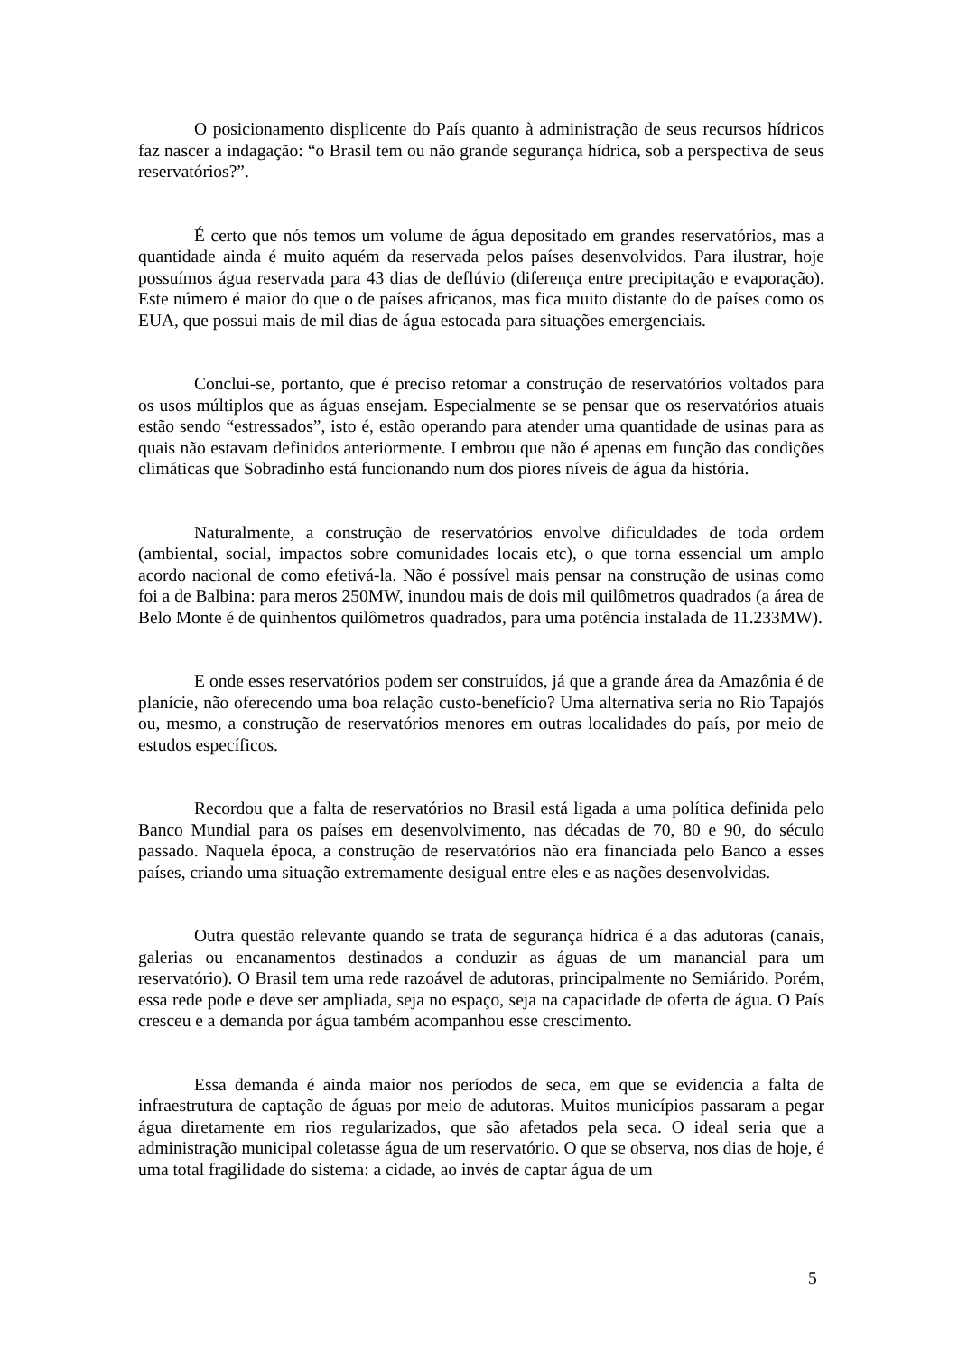O posicionamento displicente do País quanto à administração de seus recursos hídricos faz nascer a indagação: “o Brasil tem ou não grande segurança hídrica, sob a perspectiva de seus reservatórios?”.
É certo que nós temos um volume de água depositado em grandes reservatórios, mas a quantidade ainda é muito aquém da reservada pelos países desenvolvidos. Para ilustrar, hoje possuímos água reservada para 43 dias de deflúvio (diferença entre precipitação e evaporação). Este número é maior do que o de países africanos, mas fica muito distante do de países como os EUA, que possui mais de mil dias de água estocada para situações emergenciais.
Conclui-se, portanto, que é preciso retomar a construção de reservatórios voltados para os usos múltiplos que as águas ensejam. Especialmente se se pensar que os reservatórios atuais estão sendo “estressados”, isto é, estão operando para atender uma quantidade de usinas para as quais não estavam definidos anteriormente. Lembrou que não é apenas em função das condições climáticas que Sobradinho está funcionando num dos piores níveis de água da história.
Naturalmente, a construção de reservatórios envolve dificuldades de toda ordem (ambiental, social, impactos sobre comunidades locais etc), o que torna essencial um amplo acordo nacional de como efetivá-la. Não é possível mais pensar na construção de usinas como foi a de Balbina: para meros 250MW, inundou mais de dois mil quilômetros quadrados (a área de Belo Monte é de quinhentos quilômetros quadrados, para uma potência instalada de 11.233MW).
E onde esses reservatórios podem ser construídos, já que a grande área da Amazônia é de planície, não oferecendo uma boa relação custo-benefício? Uma alternativa seria no Rio Tapajós ou, mesmo, a construção de reservatórios menores em outras localidades do país, por meio de estudos específicos.
Recordou que a falta de reservatórios no Brasil está ligada a uma política definida pelo Banco Mundial para os países em desenvolvimento, nas décadas de 70, 80 e 90, do século passado. Naquela época, a construção de reservatórios não era financiada pelo Banco a esses países, criando uma situação extremamente desigual entre eles e as nações desenvolvidas.
Outra questão relevante quando se trata de segurança hídrica é a das adutoras (canais, galerias ou encanamentos destinados a conduzir as águas de um manancial para um reservatório). O Brasil tem uma rede razoável de adutoras, principalmente no Semiárido. Porém, essa rede pode e deve ser ampliada, seja no espaço, seja na capacidade de oferta de água. O País cresceu e a demanda por água também acompanhou esse crescimento.
Essa demanda é ainda maior nos períodos de seca, em que se evidencia a falta de infraestrutura de captação de águas por meio de adutoras. Muitos municípios passaram a pegar água diretamente em rios regularizados, que são afetados pela seca. O ideal seria que a administração municipal coletasse água de um reservatório. O que se observa, nos dias de hoje, é uma total fragilidade do sistema: a cidade, ao invés de captar água de um
5